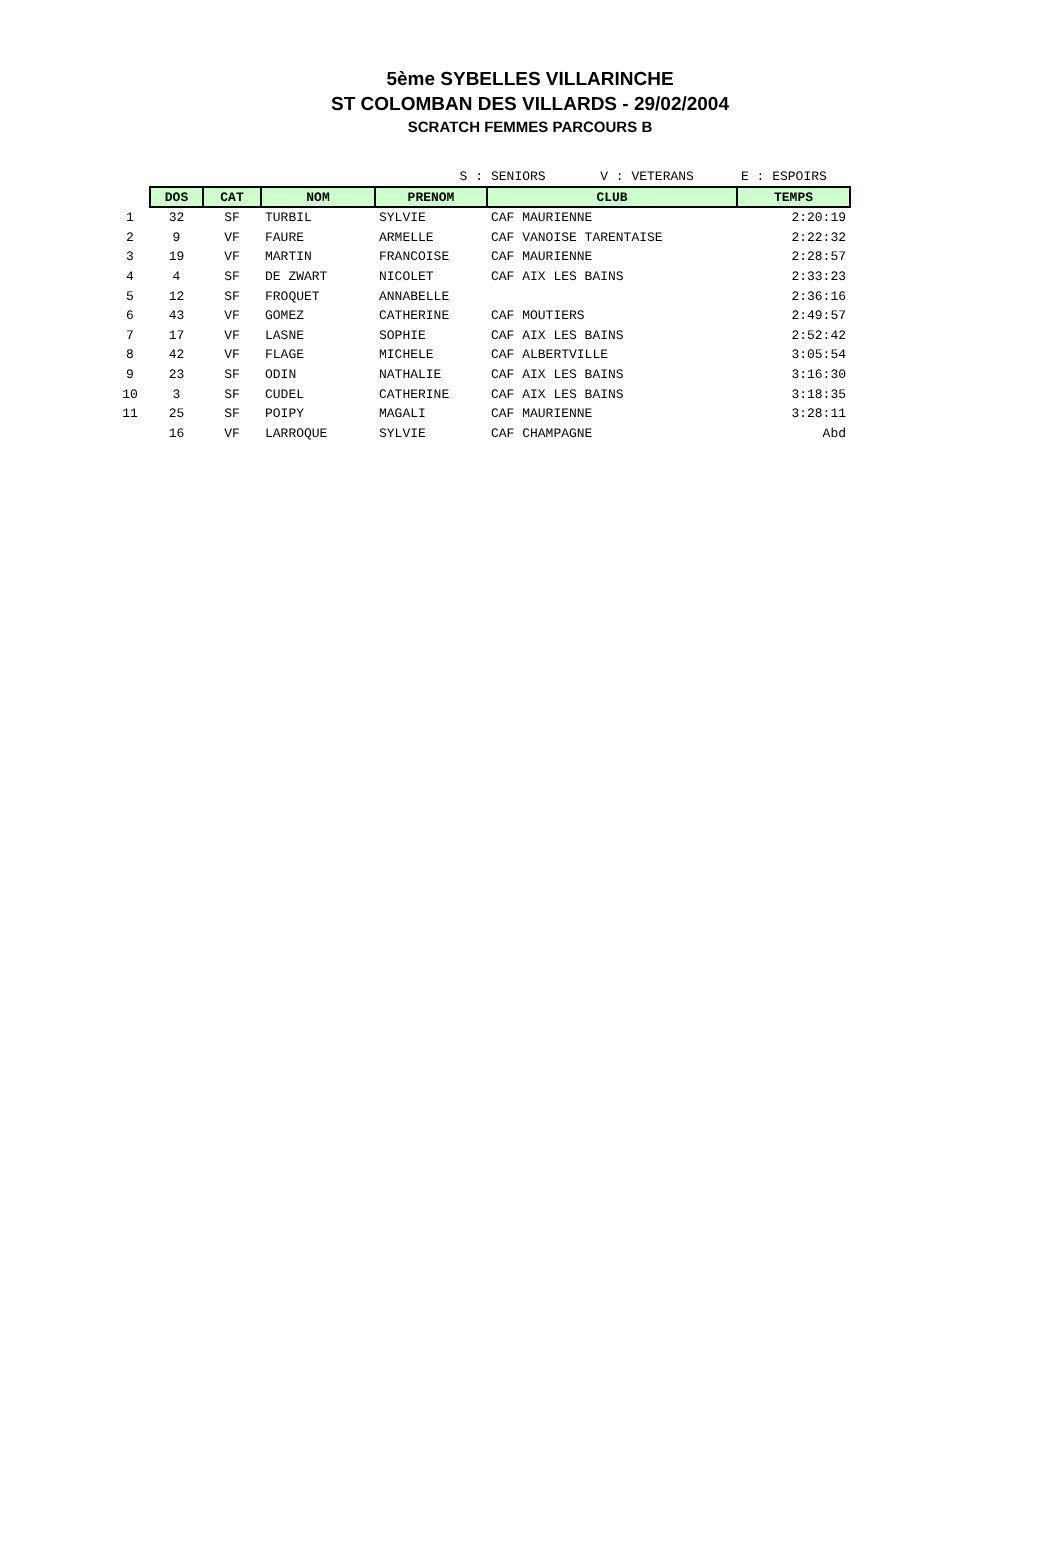5ème SYBELLES VILLARINCHE
ST COLOMBAN DES VILLARDS - 29/02/2004
SCRATCH FEMMES PARCOURS B
| | | | | S : | SENIORS V : VETERANS | E : ESPOIRS |
| | DOS | CAT | NOM | PRENOM | CLUB | TEMPS |
| 1 | 32 | SF | TURBIL | SYLVIE | CAF MAURIENNE | 2:20:19 |
| 2 | 9 | VF | FAURE | ARMELLE | CAF VANOISE TARENTAISE | 2:22:32 |
| 3 | 19 | VF | MARTIN | FRANCOISE | CAF MAURIENNE | 2:28:57 |
| 4 | 4 | SF | DE ZWART | NICOLET | CAF AIX LES BAINS | 2:33:23 |
| 5 | 12 | SF | FROQUET | ANNABELLE | | 2:36:16 |
| 6 | 43 | VF | GOMEZ | CATHERINE | CAF MOUTIERS | 2:49:57 |
| 7 | 17 | VF | LASNE | SOPHIE | CAF AIX LES BAINS | 2:52:42 |
| 8 | 42 | VF | FLAGE | MICHELE | CAF ALBERTVILLE | 3:05:54 |
| 9 | 23 | SF | ODIN | NATHALIE | CAF AIX LES BAINS | 3:16:30 |
| 10 | 3 | SF | CUDEL | CATHERINE | CAF AIX LES BAINS | 3:18:35 |
| 11 | 25 | SF | POIPY | MAGALI | CAF MAURIENNE | 3:28:11 |
| | 16 | VF | LARROQUE | SYLVIE | CAF CHAMPAGNE | Abd |